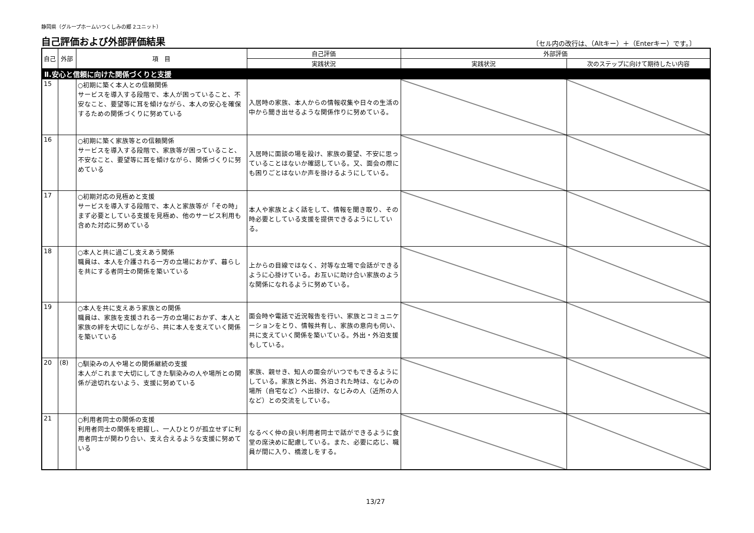静岡県（グループホームいつくしみの郷 2ユニット）
自己評価および外部評価結果
〔セル内の改行は、（Altキー）＋（Enterキー）です。〕
| 自己 | 外部 | 項 目 | 自己評価 | 外部評価 | |
| --- | --- | --- | --- | --- | --- |
| | | | 実践状況 | 実践状況 | 次のステップに向けて期待したい内容 |
| Ⅱ.安心と信頼に向けた関係づくりと支援 | | | | | |
| 15 | | ○初期に築く本人との信頼関係 サービスを導入する段階で、本人が困っていること、不安なこと、要望等に耳を傾けながら、本人の安心を確保するための関係づくりに努めている | 入居時の家族、本人からの情報収集や日々の生活の中から聞き出せるような関係作りに努めている。 | | |
| 16 | | ○初期に築く家族等との信頼関係 サービスを導入する段階で、家族等が困っていること、不安なこと、要望等に耳を傾けながら、関係づくりに努めている | 入居時に面談の場を設け、家族の要望、不安に思っていることはないか確認している。又、面会の際にも困りごとはないか声を掛けるようにしている。 | | |
| 17 | | ○初期対応の見極めと支援 サービスを導入する段階で、本人と家族等が「その時」まず必要としている支援を見極め、他のサービス利用も含めた対応に努めている | 本人や家族とよく話をして、情報を聞き取り、その時必要としている支援を提供できるようにしている。 | | |
| 18 | | ○本人と共に過ごし支えあう関係 職員は、本人を介護される一方の立場におかず、暮らしを共にする者同士の関係を築いている | 上からの目線ではなく、対等な立場で会話ができるように心掛けている。お互いに助け合い家族のような関係になれるように努めている。 | | |
| 19 | | ○本人を共に支えあう家族との関係 職員は、家族を支援される一方の立場におかず、本人と家族の絆を大切にしながら、共に本人を支えていく関係を築いている | 面会時や電話で近況報告を行い、家族とコミュニケーションをとり、情報共有し、家族の意向も伺い、共に支えていく関係を築いている。外出・外泊支援もしている。 | | |
| 20 | (8) | ○馴染みの人や場との関係継続の支援 本人がこれまで大切にしてきた馴染みの人や場所との関係が途切れないよう、支援に努めている | 家族、親せき、知人の面会がいつでもできるようにしている。家族と外出、外泊された時は、なじみの場所（自宅など）へ出掛け、なじみの人（近所の人など）との交流をしている。 | | |
| 21 | | ○利用者同士の関係の支援 利用者同士の関係を把握し、一人ひとりが孤立せずに利用者同士が関わり合い、支え合えるような支援に努めている | なるべく仲の良い利用者同士で話ができるように食堂の席決めに配慮している。また、必要に応じ、職員が間に入り、橋渡しをする。 | | |
13/27